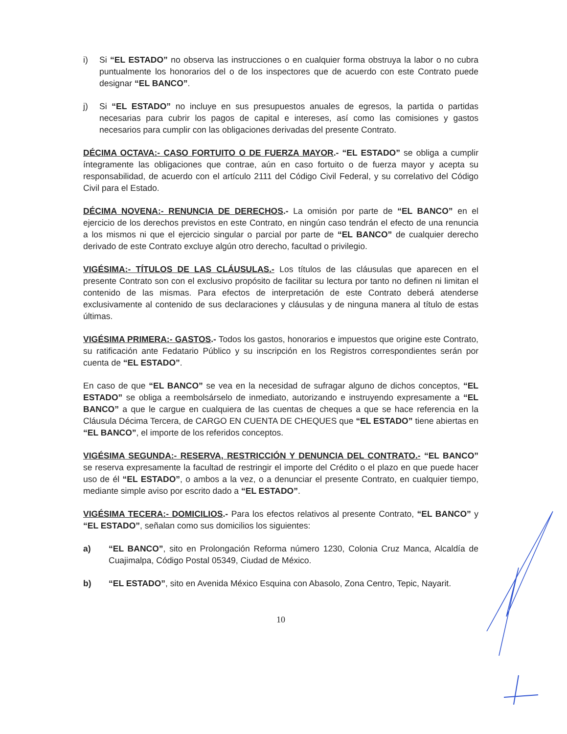i) Si “EL ESTADO” no observa las instrucciones o en cualquier forma obstruya la labor o no cubra puntualmente los honorarios del o de los inspectores que de acuerdo con este Contrato puede designar “EL BANCO”.
j) Si “EL ESTADO” no incluye en sus presupuestos anuales de egresos, la partida o partidas necesarias para cubrir los pagos de capital e intereses, así como las comisiones y gastos necesarios para cumplir con las obligaciones derivadas del presente Contrato.
DÉCIMA OCTAVA:- CASO FORTUITO O DE FUERZA MAYOR.- “EL ESTADO” se obliga a cumplir íntegramente las obligaciones que contrae, aún en caso fortuito o de fuerza mayor y acepta su responsabilidad, de acuerdo con el artículo 2111 del Código Civil Federal, y su correlativo del Código Civil para el Estado.
DÉCIMA NOVENA:- RENUNCIA DE DERECHOS.- La omisión por parte de “EL BANCO” en el ejercicio de los derechos previstos en este Contrato, en ningún caso tendrán el efecto de una renuncia a los mismos ni que el ejercicio singular o parcial por parte de “EL BANCO” de cualquier derecho derivado de este Contrato excluye algún otro derecho, facultad o privilegio.
VIGÉSIMA:- TÍTULOS DE LAS CLÁUSULAS.- Los títulos de las cláusulas que aparecen en el presente Contrato son con el exclusivo propósito de facilitar su lectura por tanto no definen ni limitan el contenido de las mismas. Para efectos de interpretación de este Contrato deberá atenderse exclusivamente al contenido de sus declaraciones y cláusulas y de ninguna manera al título de estas últimas.
VIGÉSIMA PRIMERA:- GASTOS.- Todos los gastos, honorarios e impuestos que origine este Contrato, su ratificación ante Fedatario Público y su inscripción en los Registros correspondientes serán por cuenta de “EL ESTADO”.
En caso de que “EL BANCO” se vea en la necesidad de sufragar alguno de dichos conceptos, “EL ESTADO” se obliga a reembolsárselo de inmediato, autorizando e instruyendo expresamente a “EL BANCO” a que le cargue en cualquiera de las cuentas de cheques a que se hace referencia en la Cláusula Décima Tercera, de CARGO EN CUENTA DE CHEQUES que “EL ESTADO” tiene abiertas en “EL BANCO”, el importe de los referidos conceptos.
VIGÉSIMA SEGUNDA:- RESERVA, RESTRICCIÓN Y DENUNCIA DEL CONTRATO.- “EL BANCO” se reserva expresamente la facultad de restringir el importe del Crédito o el plazo en que puede hacer uso de él “EL ESTADO”, o ambos a la vez, o a denunciar el presente Contrato, en cualquier tiempo, mediante simple aviso por escrito dado a “EL ESTADO”.
VIGÉSIMA TECERA:- DOMICILIOS.- Para los efectos relativos al presente Contrato, “EL BANCO” y “EL ESTADO”, señalan como sus domicilios los siguientes:
a) “EL BANCO”, sito en Prolongación Reforma número 1230, Colonia Cruz Manca, Alcaldía de Cuajimalpa, Código Postal 05349, Ciudad de México.
b) “EL ESTADO”, sito en Avenida México Esquina con Abasolo, Zona Centro, Tepic, Nayarit.
10